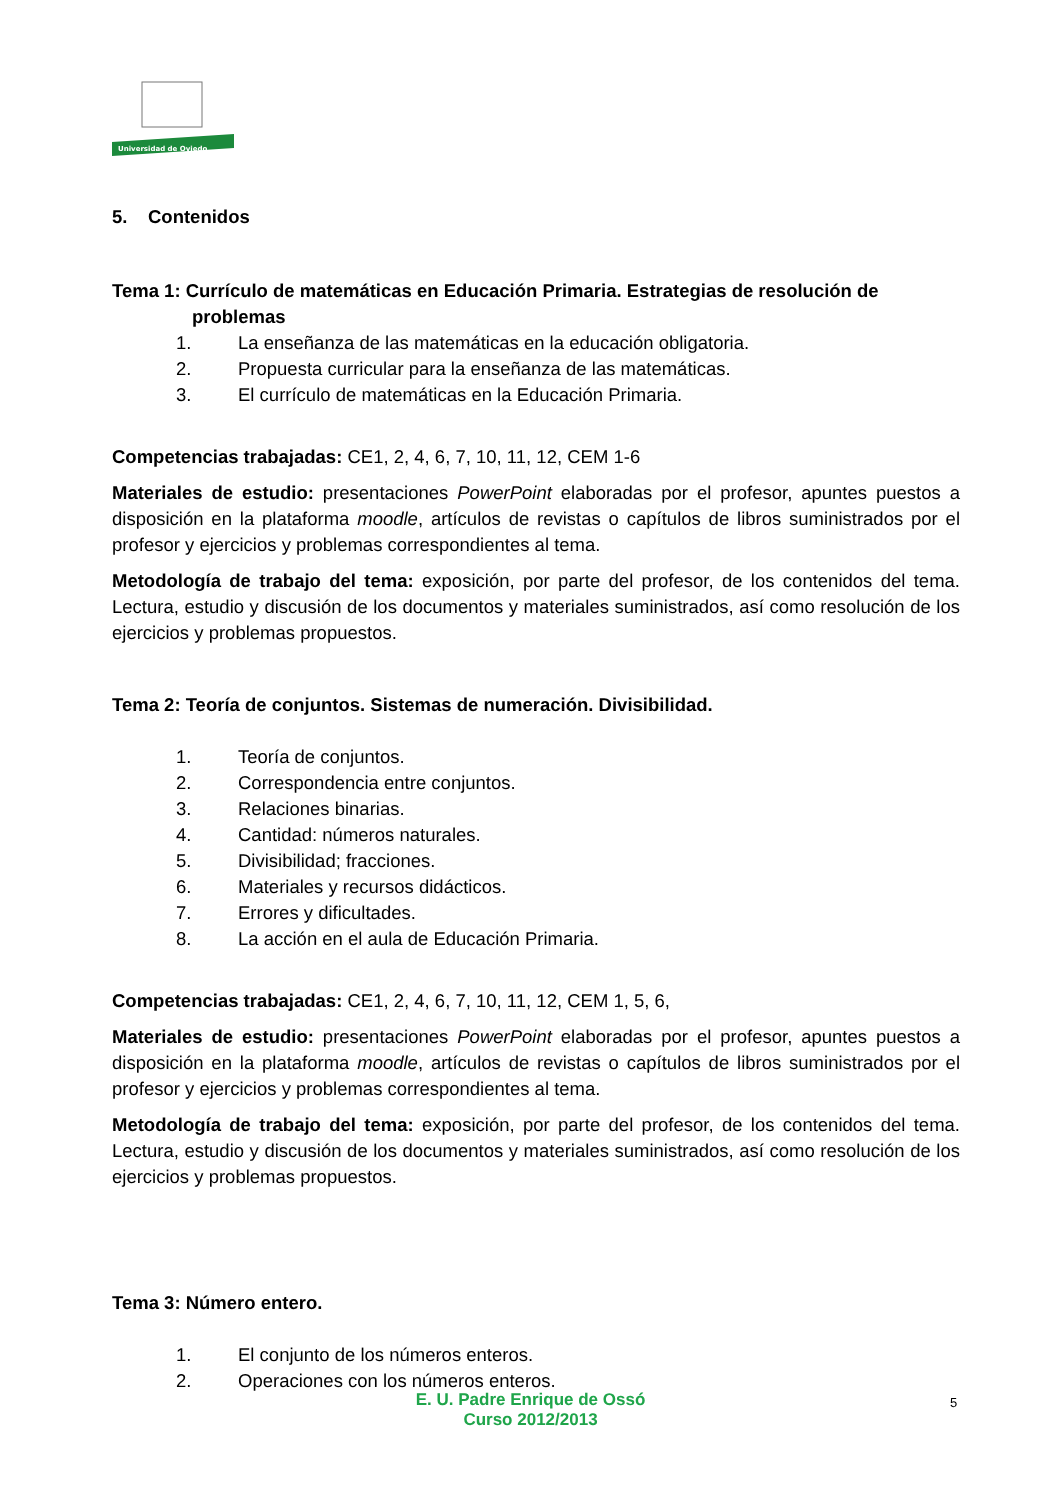Universidad de Oviedo
5. Contenidos
Tema 1: Currículo de matemáticas en Educación Primaria. Estrategias de resolución de
problemas
1. La enseñanza de las matemáticas en la educación obligatoria.
2. Propuesta curricular para la enseñanza de las matemáticas.
3. El currículo de matemáticas en la Educación Primaria.
Competencias trabajadas: CE1, 2, 4, 6, 7, 10, 11, 12, CEM 1-6
Materiales de estudio: presentaciones PowerPoint elaboradas por el profesor, apuntes puestos a disposición en la plataforma moodle, artículos de revistas o capítulos de libros suministrados por el profesor y ejercicios y problemas correspondientes al tema.
Metodología de trabajo del tema: exposición, por parte del profesor, de los contenidos del tema. Lectura, estudio y discusión de los documentos y materiales suministrados, así como resolución de los ejercicios y problemas propuestos.
Tema 2: Teoría de conjuntos. Sistemas de numeración. Divisibilidad.
1. Teoría de conjuntos.
2. Correspondencia entre conjuntos.
3. Relaciones binarias.
4. Cantidad: números naturales.
5. Divisibilidad; fracciones.
6. Materiales y recursos didácticos.
7. Errores y dificultades.
8. La acción en el aula de Educación Primaria.
Competencias trabajadas: CE1, 2, 4, 6, 7, 10, 11, 12, CEM 1, 5, 6,
Materiales de estudio: presentaciones PowerPoint elaboradas por el profesor, apuntes puestos a disposición en la plataforma moodle, artículos de revistas o capítulos de libros suministrados por el profesor y ejercicios y problemas correspondientes al tema.
Metodología de trabajo del tema: exposición, por parte del profesor, de los contenidos del tema. Lectura, estudio y discusión de los documentos y materiales suministrados, así como resolución de los ejercicios y problemas propuestos.
Tema 3: Número entero.
1. El conjunto de los números enteros.
2. Operaciones con los números enteros.
E. U. Padre Enrique de Ossó
Curso 2012/2013
5